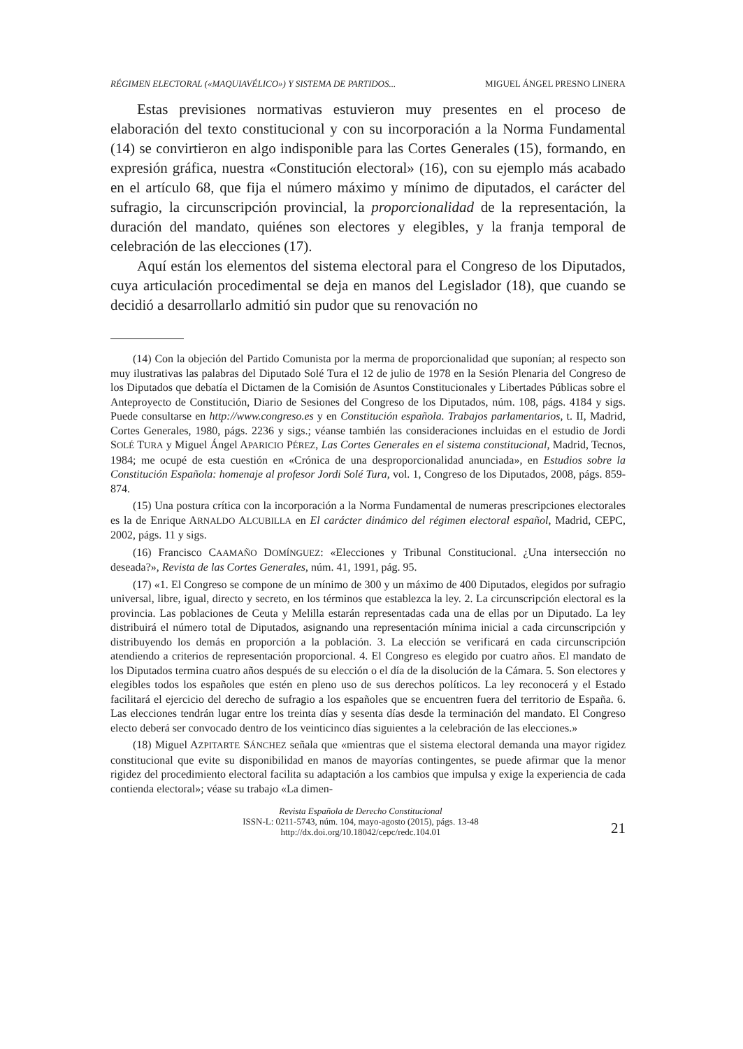RÉGIMEN ELECTORAL («MAQUIAVÉLICO») Y SISTEMA DE PARTIDOS... MIGUEL ÁNGEL PRESNO LINERA
Estas previsiones normativas estuvieron muy presentes en el proceso de elaboración del texto constitucional y con su incorporación a la Norma Fundamental (14) se convirtieron en algo indisponible para las Cortes Generales (15), formando, en expresión gráfica, nuestra «Constitución electoral» (16), con su ejemplo más acabado en el artículo 68, que fija el número máximo y mínimo de diputados, el carácter del sufragio, la circunscripción provincial, la proporcionalidad de la representación, la duración del mandato, quiénes son electores y elegibles, y la franja temporal de celebración de las elecciones (17).
Aquí están los elementos del sistema electoral para el Congreso de los Diputados, cuya articulación procedimental se deja en manos del Legislador (18), que cuando se decidió a desarrollarlo admitió sin pudor que su renovación no
(14) Con la objeción del Partido Comunista por la merma de proporcionalidad que suponían; al respecto son muy ilustrativas las palabras del Diputado Solé Tura el 12 de julio de 1978 en la Sesión Plenaria del Congreso de los Diputados que debatía el Dictamen de la Comisión de Asuntos Constitucionales y Libertades Públicas sobre el Anteproyecto de Constitución, Diario de Sesiones del Congreso de los Diputados, núm. 108, págs. 4184 y sigs. Puede consultarse en http://www.congreso.es y en Constitución española. Trabajos parlamentarios, t. II, Madrid, Cortes Generales, 1980, págs. 2236 y sigs.; véanse también las consideraciones incluidas en el estudio de Jordi SOLÉ TURA y Miguel Ángel APARICIO PÉREZ, Las Cortes Generales en el sistema constitucional, Madrid, Tecnos, 1984; me ocupé de esta cuestión en «Crónica de una desproporcionalidad anunciada», en Estudios sobre la Constitución Española: homenaje al profesor Jordi Solé Tura, vol. 1, Congreso de los Diputados, 2008, págs. 859-874.
(15) Una postura crítica con la incorporación a la Norma Fundamental de numeras prescripciones electorales es la de Enrique ARNALDO ALCUBILLA en El carácter dinámico del régimen electoral español, Madrid, CEPC, 2002, págs. 11 y sigs.
(16) Francisco CAAMAÑO DOMÍNGUEZ: «Elecciones y Tribunal Constitucional. ¿Una intersección no deseada?», Revista de las Cortes Generales, núm. 41, 1991, pág. 95.
(17) «1. El Congreso se compone de un mínimo de 300 y un máximo de 400 Diputados, elegidos por sufragio universal, libre, igual, directo y secreto, en los términos que establezca la ley. 2. La circunscripción electoral es la provincia. Las poblaciones de Ceuta y Melilla estarán representadas cada una de ellas por un Diputado. La ley distribuirá el número total de Diputados, asignando una representación mínima inicial a cada circunscripción y distribuyendo los demás en proporción a la población. 3. La elección se verificará en cada circunscripción atendiendo a criterios de representación proporcional. 4. El Congreso es elegido por cuatro años. El mandato de los Diputados termina cuatro años después de su elección o el día de la disolución de la Cámara. 5. Son electores y elegibles todos los españoles que estén en pleno uso de sus derechos políticos. La ley reconocerá y el Estado facilitará el ejercicio del derecho de sufragio a los españoles que se encuentren fuera del territorio de España. 6. Las elecciones tendrán lugar entre los treinta días y sesenta días desde la terminación del mandato. El Congreso electo deberá ser convocado dentro de los veinticinco días siguientes a la celebración de las elecciones.»
(18) Miguel AZPITARTE SÁNCHEZ señala que «mientras que el sistema electoral demanda una mayor rigidez constitucional que evite su disponibilidad en manos de mayorías contingentes, se puede afirmar que la menor rigidez del procedimiento electoral facilita su adaptación a los cambios que impulsa y exige la experiencia de cada contienda electoral»; véase su trabajo «La dimen-
Revista Española de Derecho Constitucional
ISSN-L: 0211-5743, núm. 104, mayo-agosto (2015), págs. 13-48
http://dx.doi.org/10.18042/cepc/redc.104.01
21